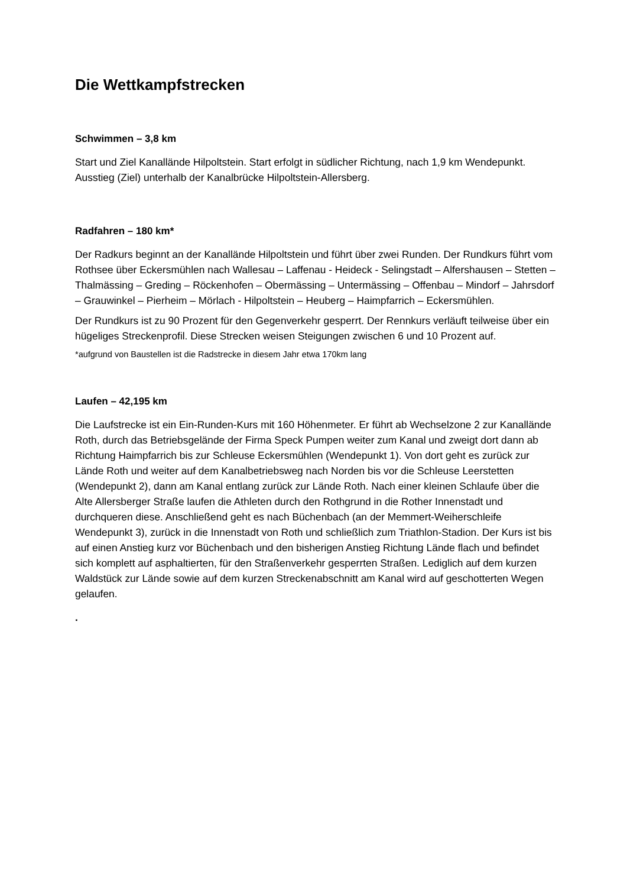Die Wettkampfstrecken
Schwimmen – 3,8 km
Start und Ziel Kanallände Hilpoltstein. Start erfolgt in südlicher Richtung, nach 1,9 km Wendepunkt. Ausstieg (Ziel) unterhalb der Kanalbrücke Hilpoltstein-Allersberg.
Radfahren – 180 km*
Der Radkurs beginnt an der Kanallände Hilpoltstein und führt über zwei Runden. Der Rundkurs führt vom Rothsee über Eckersmühlen nach Wallesau – Laffenau - Heideck - Selingstadt – Alfershausen – Stetten – Thalmässing – Greding – Röckenhofen – Obermässing – Untermässing – Offenbau – Mindorf – Jahrsdorf – Grauwinkel – Pierheim – Mörlach - Hilpoltstein – Heuberg – Haimpfarrich – Eckersmühlen.
Der Rundkurs ist zu 90 Prozent für den Gegenverkehr gesperrt. Der Rennkurs verläuft teilweise über ein hügeliges Streckenprofil. Diese Strecken weisen Steigungen zwischen 6 und 10 Prozent auf.
*aufgrund von Baustellen ist die Radstrecke in diesem Jahr etwa 170km lang
Laufen – 42,195 km
Die Laufstrecke ist ein Ein-Runden-Kurs mit 160 Höhenmeter. Er führt ab Wechselzone 2 zur Kanallände Roth, durch das Betriebsgelände der Firma Speck Pumpen weiter zum Kanal und zweigt dort dann ab Richtung Haimpfarrich bis zur Schleuse Eckersmühlen (Wendepunkt 1). Von dort geht es zurück zur Lände Roth und weiter auf dem Kanalbetriebsweg nach Norden bis vor die Schleuse Leerstetten (Wendepunkt 2), dann am Kanal entlang zurück zur Lände Roth. Nach einer kleinen Schlaufe über die Alte Allersberger Straße laufen die Athleten durch den Rothgrund in die Rother Innenstadt und durchqueren diese. Anschließend geht es nach Büchenbach (an der Memmert-Weiherschleife Wendepunkt 3), zurück in die Innenstadt von Roth und schließlich zum Triathlon-Stadion. Der Kurs ist bis auf einen Anstieg kurz vor Büchenbach und den bisherigen Anstieg Richtung Lände flach und befindet sich komplett auf asphaltierten, für den Straßenverkehr gesperrten Straßen. Lediglich auf dem kurzen Waldstück zur Lände sowie auf dem kurzen Streckenabschnitt am Kanal wird auf geschotterten Wegen gelaufen.
.